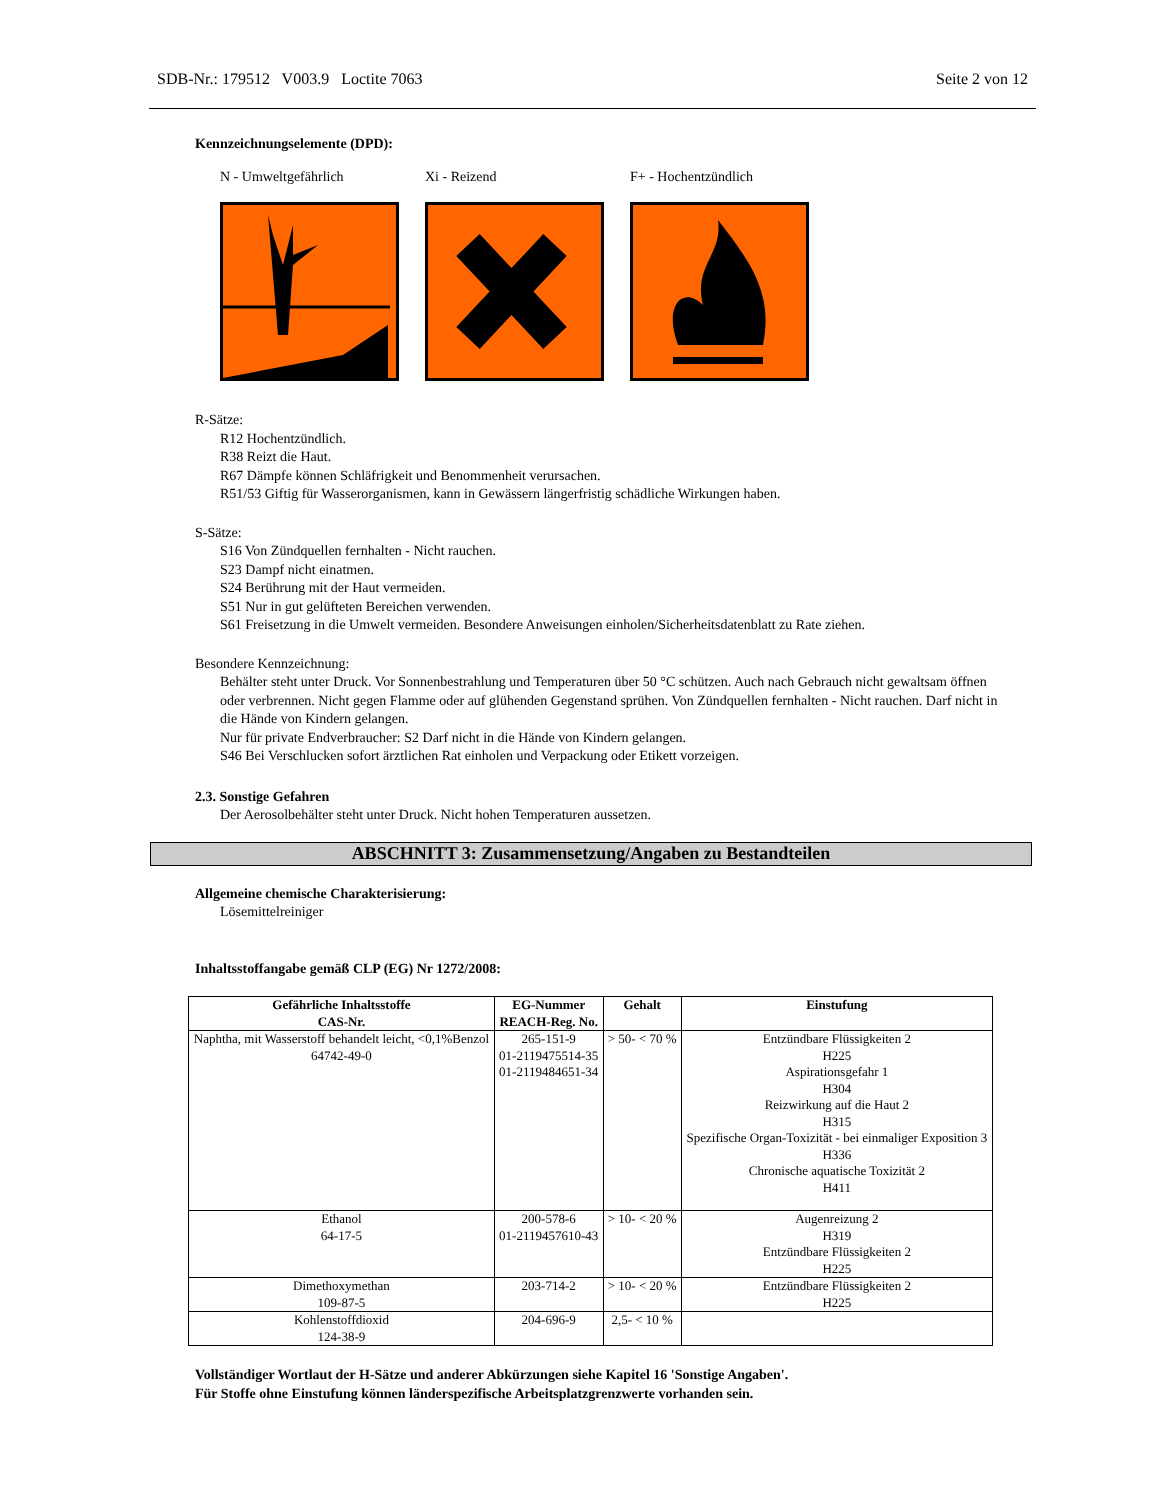SDB-Nr.: 179512 V003.9 Loctite 7063 Seite 2 von 12
Kennzeichnungselemente (DPD):
N - Umweltgefährlich Xi - Reizend F+ - Hochentzündlich
R-Sätze:
R12 Hochentzündlich.
R38 Reizt die Haut.
R67 Dämpfe können Schläfrigkeit und Benommenheit verursachen.
R51/53 Giftig für Wasserorganismen, kann in Gewässern längerfristig schädliche Wirkungen haben.
S-Sätze:
S16 Von Zündquellen fernhalten - Nicht rauchen.
S23 Dampf nicht einatmen.
S24 Berührung mit der Haut vermeiden.
S51 Nur in gut gelüfteten Bereichen verwenden.
S61 Freisetzung in die Umwelt vermeiden. Besondere Anweisungen einholen/Sicherheitsdatenblatt zu Rate ziehen.
Besondere Kennzeichnung:
Behälter steht unter Druck. Vor Sonnenbestrahlung und Temperaturen über 50 °C schützen. Auch nach Gebrauch nicht gewaltsam öffnen oder verbrennen. Nicht gegen Flamme oder auf glühenden Gegenstand sprühen. Von Zündquellen fernhalten - Nicht rauchen. Darf nicht in die Hände von Kindern gelangen.
Nur für private Endverbraucher: S2 Darf nicht in die Hände von Kindern gelangen.
S46 Bei Verschlucken sofort ärztlichen Rat einholen und Verpackung oder Etikett vorzeigen.
2.3. Sonstige Gefahren
Der Aerosolbehälter steht unter Druck. Nicht hohen Temperaturen aussetzen.
Allgemeine chemische Charakterisierung:
Lösemittelreiniger
Inhaltsstoffangabe gemäß CLP (EG) Nr 1272/2008:
| Gefährliche Inhaltsstoffe CAS-Nr. | EG-Nummer REACH-Reg. No. | Gehalt | Einstufung |
| --- | --- | --- | --- |
| Naphtha, mit Wasserstoff behandelt leicht, <0,1%Benzol 64742-49-0 | 265-151-9 01-2119475514-35 01-2119484651-34 | > 50- < 70 % | Entzündbare Flüssigkeiten 2 H225 Aspirationsgefahr 1 H304 Reizwirkung auf die Haut 2 H315 Spezifische Organ-Toxizität - bei einmaliger Exposition 3 H336 Chronische aquatische Toxizität 2 H411 |
| Ethanol 64-17-5 | 200-578-6 01-2119457610-43 | > 10- < 20 % | Augenreizung 2 H319 Entzündbare Flüssigkeiten 2 H225 |
| Dimethoxymethan 109-87-5 | 203-714-2 | > 10- < 20 % | Entzündbare Flüssigkeiten 2 H225 |
| Kohlenstoffdioxid 124-38-9 | 204-696-9 | 2,5- < 10 % | |
Vollständiger Wortlaut der H-Sätze und anderer Abkürzungen siehe Kapitel 16 'Sonstige Angaben'.
Für Stoffe ohne Einstufung können länderspezifische Arbeitsplatzgrenzwerte vorhanden sein.
ABSCHNITT 3: Zusammensetzung/Angaben zu Bestandteilen